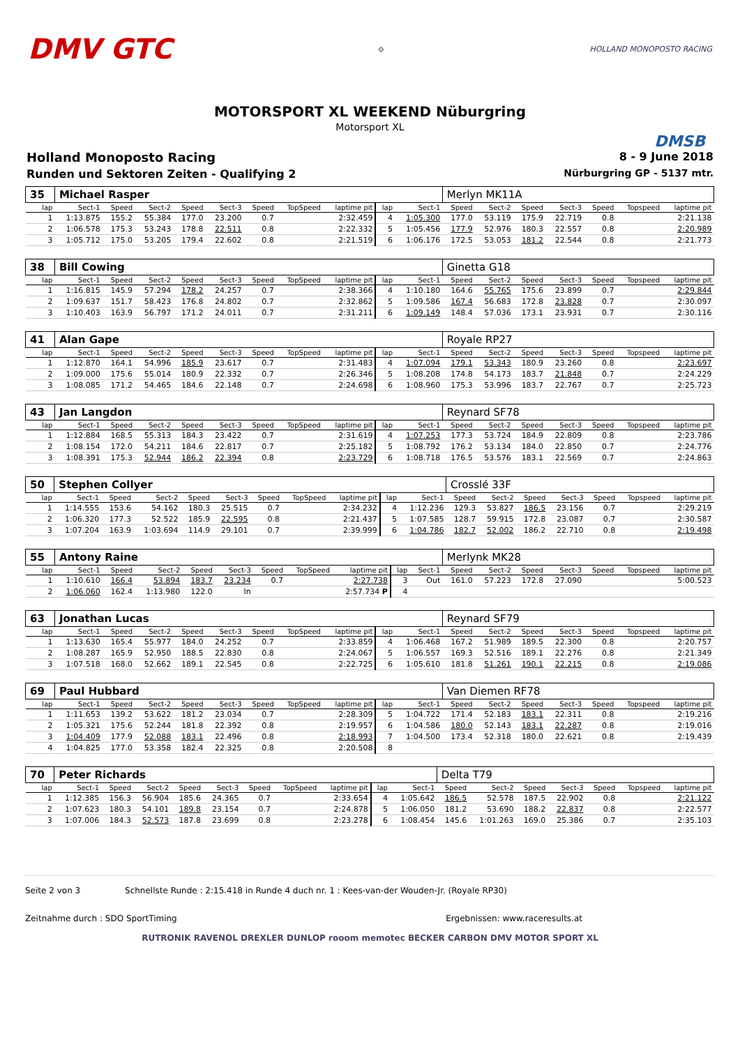DMV GTC
⟡ HOLLAND MONOPOSTO RACING
MOTORSPORT XL WEEKEND Nüburgring
Motorsport XL
DMSB
Holland Monoposto Racing 8 - 9 June 2018
Runden und Sektoren Zeiten - Qualifying 2 Nürburgring GP - 5137 mtr.
| 35 | Michael Rasper | | | | | | | | | | Merlyn MK11A | | | | | | |
| lap | Sect-1 | Speed | Sect-2 | Speed | Sect-3 | Speed | TopSpeed | laptime pit | lap | Sect-1 | Speed | Sect-2 | Speed | Sect-3 | Speed | Topspeed | laptime pit |
| 1 | 1:13.875 | 155.2 | 55.384 | 177.0 | 23.200 | 0.7 | | 2:32.459 | 4 | 1:05.300 | 177.0 | 53.119 | 175.9 | 22.719 | 0.8 | | 2:21.138 |
| 2 | 1:06.578 | 175.3 | 53.243 | 178.8 | 22.511 | 0.8 | | 2:22.332 | 5 | 1:05.456 | 177.9 | 52.976 | 180.3 | 22.557 | 0.8 | | 2:20.989 |
| 3 | 1:05.712 | 175.0 | 53.205 | 179.4 | 22.602 | 0.8 | | 2:21.519 | 6 | 1:06.176 | 172.5 | 53.053 | 181.2 | 22.544 | 0.8 | | 2:21.773 |
| 38 | Bill Cowing | | | | | | | | | | Ginetta G18 | | | | | | |
| lap | Sect-1 | Speed | Sect-2 | Speed | Sect-3 | Speed | TopSpeed | laptime pit | lap | Sect-1 | Speed | Sect-2 | Speed | Sect-3 | Speed | Topspeed | laptime pit |
| 1 | 1:16.815 | 145.9 | 57.294 | 178.2 | 24.257 | 0.7 | | 2:38.366 | 4 | 1:10.180 | 164.6 | 55.765 | 175.6 | 23.899 | 0.7 | | 2:29.844 |
| 2 | 1:09.637 | 151.7 | 58.423 | 176.8 | 24.802 | 0.7 | | 2:32.862 | 5 | 1:09.586 | 167.4 | 56.683 | 172.8 | 23.828 | 0.7 | | 2:30.097 |
| 3 | 1:10.403 | 163.9 | 56.797 | 171.2 | 24.011 | 0.7 | | 2:31.211 | 6 | 1:09.149 | 148.4 | 57.036 | 173.1 | 23.931 | 0.7 | | 2:30.116 |
| 41 | Alan Gape | | | | | | | | | | Royale RP27 | | | | | | |
| lap | Sect-1 | Speed | Sect-2 | Speed | Sect-3 | Speed | TopSpeed | laptime pit | lap | Sect-1 | Speed | Sect-2 | Speed | Sect-3 | Speed | Topspeed | laptime pit |
| 1 | 1:12.870 | 164.1 | 54.996 | 185.9 | 23.617 | 0.7 | | 2:31.483 | 4 | 1:07.094 | 179.1 | 53.343 | 180.9 | 23.260 | 0.8 | | 2:23.697 |
| 2 | 1:09.000 | 175.6 | 55.014 | 180.9 | 22.332 | 0.7 | | 2:26.346 | 5 | 1:08.208 | 174.8 | 54.173 | 183.7 | 21.848 | 0.7 | | 2:24.229 |
| 3 | 1:08.085 | 171.2 | 54.465 | 184.6 | 22.148 | 0.7 | | 2:24.698 | 6 | 1:08.960 | 175.3 | 53.996 | 183.7 | 22.767 | 0.7 | | 2:25.723 |
| 43 | Jan Langdon | | | | | | | | | | Reynard SF78 | | | | | | |
| lap | Sect-1 | Speed | Sect-2 | Speed | Sect-3 | Speed | TopSpeed | laptime pit | lap | Sect-1 | Speed | Sect-2 | Speed | Sect-3 | Speed | Topspeed | laptime pit |
| 1 | 1:12.884 | 168.5 | 55.313 | 184.3 | 23.422 | 0.7 | | 2:31.619 | 4 | 1:07.253 | 177.3 | 53.724 | 184.9 | 22.809 | 0.8 | | 2:23.786 |
| 2 | 1:08.154 | 172.0 | 54.211 | 184.6 | 22.817 | 0.7 | | 2:25.182 | 5 | 1:08.792 | 176.2 | 53.134 | 184.0 | 22.850 | 0.7 | | 2:24.776 |
| 3 | 1:08.391 | 175.3 | 52.944 | 186.2 | 22.394 | 0.8 | | 2:23.729 | 6 | 1:08.718 | 176.5 | 53.576 | 183.1 | 22.569 | 0.7 | | 2:24.863 |
| 50 | Stephen Collyer | | | | | | | | | | Crosslé 33F | | | | | | |
| lap | Sect-1 | Speed | Sect-2 | Speed | Sect-3 | Speed | TopSpeed | laptime pit | lap | Sect-1 | Speed | Sect-2 | Speed | Sect-3 | Speed | Topspeed | laptime pit |
| 1 | 1:14.555 | 153.6 | 54.162 | 180.3 | 25.515 | 0.7 | | 2:34.232 | 4 | 1:12.236 | 129.3 | 53.827 | 186.5 | 23.156 | 0.7 | | 2:29.219 |
| 2 | 1:06.320 | 177.3 | 52.522 | 185.9 | 22.595 | 0.8 | | 2:21.437 | 5 | 1:07.585 | 128.7 | 59.915 | 172.8 | 23.087 | 0.7 | | 2:30.587 |
| 3 | 1:07.204 | 163.9 | 1:03.694 | 114.9 | 29.101 | 0.7 | | 2:39.999 | 6 | 1:04.786 | 182.7 | 52.002 | 186.2 | 22.710 | 0.8 | | 2:19.498 |
| 55 | Antony Raine | | | | | | | | | | Merlynk MK28 | | | | | | |
| lap | Sect-1 | Speed | Sect-2 | Speed | Sect-3 | Speed | TopSpeed | laptime pit | lap | Sect-1 | Speed | Sect-2 | Speed | Sect-3 | Speed | Topspeed | laptime pit |
| 1 | 1:10.610 | 166.4 | 53.894 | 183.7 | 23.234 | 0.7 | | 2:27.738 | 3 | Out | 161.0 | 57.223 | 172.8 | 27.090 | | | 5:00.523 |
| 2 | 1:06.060 | 162.4 | 1:13.980 | 122.0 | In | | | 2:57.734 P | 4 | | | | | | | | |
| 63 | Jonathan Lucas | | | | | | | | | | Reynard SF79 | | | | | | |
| lap | Sect-1 | Speed | Sect-2 | Speed | Sect-3 | Speed | TopSpeed | laptime pit | lap | Sect-1 | Speed | Sect-2 | Speed | Sect-3 | Speed | Topspeed | laptime pit |
| 1 | 1:13.630 | 165.4 | 55.977 | 184.0 | 24.252 | 0.7 | | 2:33.859 | 4 | 1:06.468 | 167.2 | 51.989 | 189.5 | 22.300 | 0.8 | | 2:20.757 |
| 2 | 1:08.287 | 165.9 | 52.950 | 188.5 | 22.830 | 0.8 | | 2:24.067 | 5 | 1:06.557 | 169.3 | 52.516 | 189.1 | 22.276 | 0.8 | | 2:21.349 |
| 3 | 1:07.518 | 168.0 | 52.662 | 189.1 | 22.545 | 0.8 | | 2:22.725 | 6 | 1:05.610 | 181.8 | 51.261 | 190.1 | 22.215 | 0.8 | | 2:19.086 |
| 69 | Paul Hubbard | | | | | | | | | | Van Diemen RF78 | | | | | | |
| lap | Sect-1 | Speed | Sect-2 | Speed | Sect-3 | Speed | TopSpeed | laptime pit | lap | Sect-1 | Speed | Sect-2 | Speed | Sect-3 | Speed | Topspeed | laptime pit |
| 1 | 1:11.653 | 139.2 | 53.622 | 181.2 | 23.034 | 0.7 | | 2:28.309 | 5 | 1:04.722 | 171.4 | 52.183 | 183.1 | 22.311 | 0.8 | | 2:19.216 |
| 2 | 1:05.321 | 175.6 | 52.244 | 181.8 | 22.392 | 0.8 | | 2:19.957 | 6 | 1:04.586 | 180.0 | 52.143 | 183.1 | 22.287 | 0.8 | | 2:19.016 |
| 3 | 1:04.409 | 177.9 | 52.088 | 183.1 | 22.496 | 0.8 | | 2:18.993 | 7 | 1:04.500 | 173.4 | 52.318 | 180.0 | 22.621 | 0.8 | | 2:19.439 |
| 4 | 1:04.825 | 177.0 | 53.358 | 182.4 | 22.325 | 0.8 | | 2:20.508 | 8 | | | | | | | | |
| 70 | Peter Richards | | | | | | | | | | Delta T79 | | | | | | |
| lap | Sect-1 | Speed | Sect-2 | Speed | Sect-3 | Speed | TopSpeed | laptime pit | lap | Sect-1 | Speed | Sect-2 | Speed | Sect-3 | Speed | Topspeed | laptime pit |
| 1 | 1:12.385 | 156.3 | 56.904 | 185.6 | 24.365 | 0.7 | | 2:33.654 | 4 | 1:05.642 | 186.5 | 52.578 | 187.5 | 22.902 | 0.8 | | 2:21.122 |
| 2 | 1:07.623 | 180.3 | 54.101 | 189.8 | 23.154 | 0.7 | | 2:24.878 | 5 | 1:06.050 | 181.2 | 53.690 | 188.2 | 22.837 | 0.8 | | 2:22.577 |
| 3 | 1:07.006 | 184.3 | 52.573 | 187.8 | 23.699 | 0.8 | | 2:23.278 | 6 | 1:08.454 | 145.6 | 1:01.263 | 169.0 | 25.386 | 0.7 | | 2:35.103 |
Seite 2 von 3 Schnellste Runde : 2:15.418 in Runde 4 duch nr. 1 : Kees-van-der Wouden-Jr. (Royale RP30)
Zeitnahme durch : SDO SportTiming Ergebnissen: www.raceresults.at
RUTRONIK RAVENOL DREXLER DUNLOP rooom memotec BECKER CARBON DMV MOTOR SPORT XL